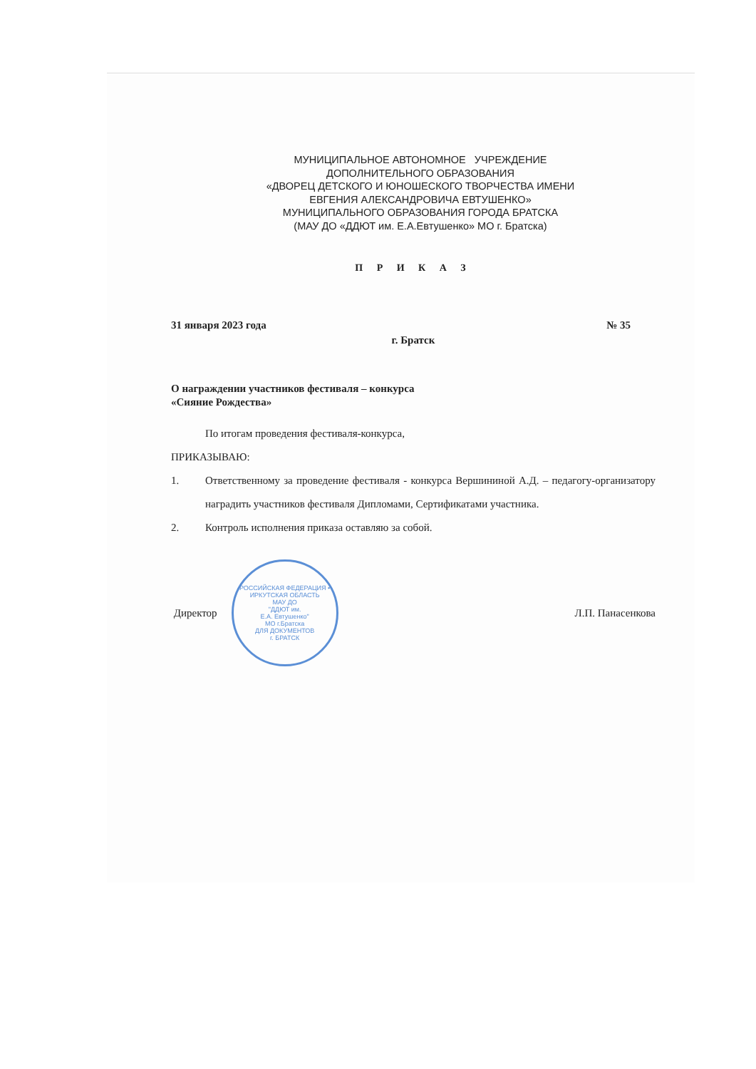МУНИЦИПАЛЬНОЕ АВТОНОМНОЕ УЧРЕЖДЕНИЕ
ДОПОЛНИТЕЛЬНОГО ОБРАЗОВАНИЯ
«ДВОРЕЦ ДЕТСКОГО И ЮНОШЕСКОГО ТВОРЧЕСТВА ИМЕНИ
ЕВГЕНИЯ АЛЕКСАНДРОВИЧА ЕВТУШЕНКО»
МУНИЦИПАЛЬНОГО ОБРАЗОВАНИЯ ГОРОДА БРАТСКА
(МАУ ДО «ДДЮТ им. Е.А.Евтушенко» МО г. Братска)
П Р И К А З
31 января 2023 года № 35
г. Братск
О награждении участников фестиваля – конкурса
«Сияние Рождества»
По итогам проведения фестиваля-конкурса,
ПРИКАЗЫВАЮ:
1. Ответственному за проведение фестиваля - конкурса Вершининой А.Д. – педагогу-организатору наградить участников фестиваля Дипломами, Сертификатами участника.
2. Контроль исполнения приказа оставляю за собой.
Директор
РОССИЙСКАЯ ФЕДЕРАЦИЯ • ИРКУТСКАЯ ОБЛАСТЬ
МАУ ДО
"ДДЮТ им.
Е.А. Евтушенко"
МО г.Братска
ДЛЯ ДОКУМЕНТОВ
г. БРАТСК
Л.П. Панасенкова